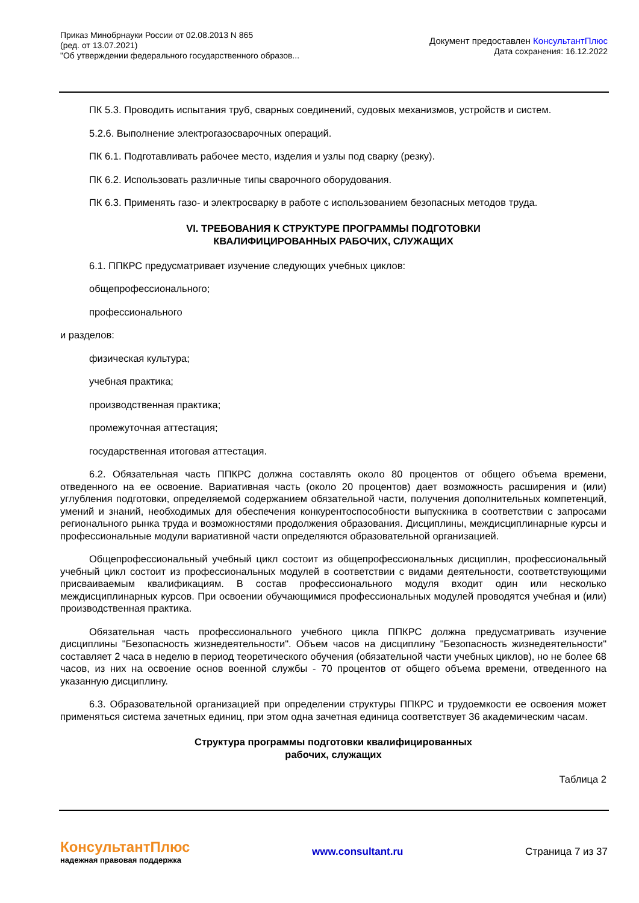Приказ Минобрнауки России от 02.08.2013 N 865
(ред. от 13.07.2021)
"Об утверждении федерального государственного образов...
Документ предоставлен КонсультантПлюс
Дата сохранения: 16.12.2022
ПК 5.3. Проводить испытания труб, сварных соединений, судовых механизмов, устройств и систем.
5.2.6. Выполнение электрогазосварочных операций.
ПК 6.1. Подготавливать рабочее место, изделия и узлы под сварку (резку).
ПК 6.2. Использовать различные типы сварочного оборудования.
ПК 6.3. Применять газо- и электросварку в работе с использованием безопасных методов труда.
VI. ТРЕБОВАНИЯ К СТРУКТУРЕ ПРОГРАММЫ ПОДГОТОВКИ
КВАЛИФИЦИРОВАННЫХ РАБОЧИХ, СЛУЖАЩИХ
6.1. ППКРС предусматривает изучение следующих учебных циклов:
общепрофессионального;
профессионального
и разделов:
физическая культура;
учебная практика;
производственная практика;
промежуточная аттестация;
государственная итоговая аттестация.
6.2. Обязательная часть ППКРС должна составлять около 80 процентов от общего объема времени, отведенного на ее освоение. Вариативная часть (около 20 процентов) дает возможность расширения и (или) углубления подготовки, определяемой содержанием обязательной части, получения дополнительных компетенций, умений и знаний, необходимых для обеспечения конкурентоспособности выпускника в соответствии с запросами регионального рынка труда и возможностями продолжения образования. Дисциплины, междисциплинарные курсы и профессиональные модули вариативной части определяются образовательной организацией.
Общепрофессиональный учебный цикл состоит из общепрофессиональных дисциплин, профессиональный учебный цикл состоит из профессиональных модулей в соответствии с видами деятельности, соответствующими присваиваемым квалификациям. В состав профессионального модуля входит один или несколько междисциплинарных курсов. При освоении обучающимися профессиональных модулей проводятся учебная и (или) производственная практика.
Обязательная часть профессионального учебного цикла ППКРС должна предусматривать изучение дисциплины "Безопасность жизнедеятельности". Объем часов на дисциплину "Безопасность жизнедеятельности" составляет 2 часа в неделю в период теоретического обучения (обязательной части учебных циклов), но не более 68 часов, из них на освоение основ военной службы - 70 процентов от общего объема времени, отведенного на указанную дисциплину.
6.3. Образовательной организацией при определении структуры ППКРС и трудоемкости ее освоения может применяться система зачетных единиц, при этом одна зачетная единица соответствует 36 академическим часам.
Структура программы подготовки квалифицированных
рабочих, служащих
Таблица 2
КонсультантПлюс
надежная правовая поддержка
www.consultant.ru Страница 7 из 37